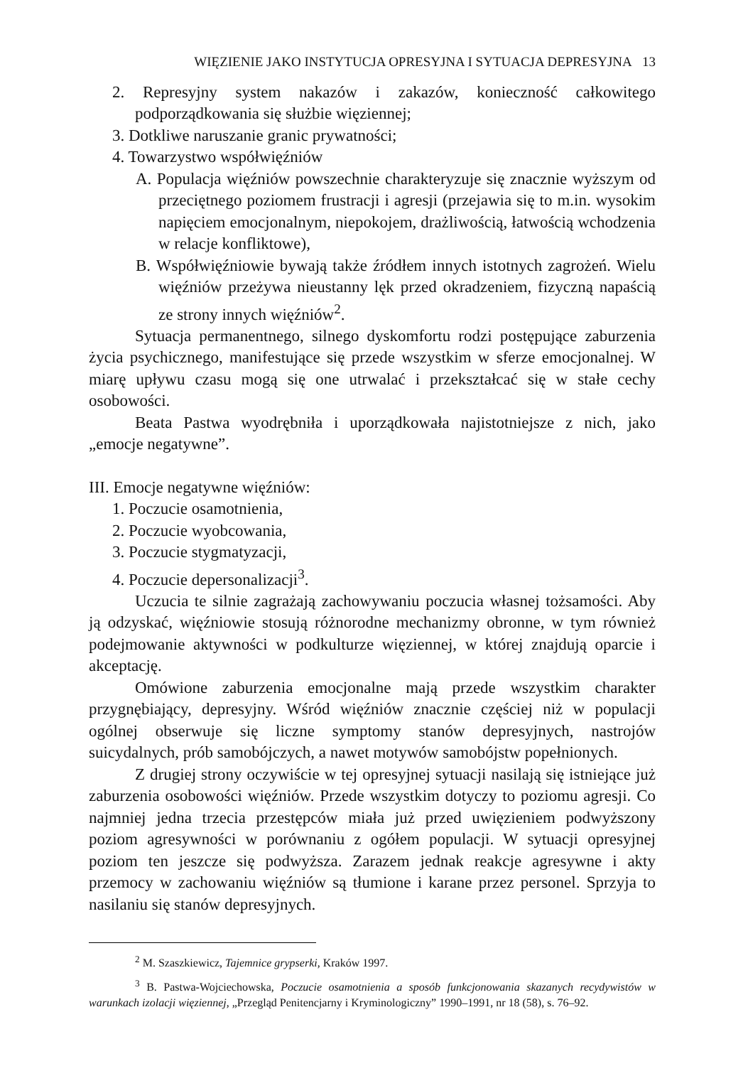WIĘZIENIE JAKO INSTYTUCJA OPRESYJNA I SYTUACJA DEPRESYJNA 13
2. Represyjny system nakazów i zakazów, konieczność całkowitego podporządkowania się służbie więziennej;
3. Dotkliwe naruszanie granic prywatności;
4. Towarzystwo współwięźniów
A. Populacja więźniów powszechnie charakteryzuje się znacznie wyższym od przeciętnego poziomem frustracji i agresji (przejawia się to m.in. wysokim napięciem emocjonalnym, niepokojem, drażliwością, łatwością wchodzenia w relacje konfliktowe),
B. Współwięźniowie bywają także źródłem innych istotnych zagrożeń. Wielu więźniów przeżywa nieustanny lęk przed okradzeniem, fizyczną napaścią ze strony innych więźniów<sup>2</sup>.
Sytuacja permanentnego, silnego dyskomfortu rodzi postępujące zaburzenia życia psychicznego, manifestujące się przede wszystkim w sferze emocjonalnej. W miarę upływu czasu mogą się one utrwalać i przekształcać się w stałe cechy osobowości.
Beata Pastwa wyodrębniła i uporządkowała najistotniejsze z nich, jako „emocje negatywne”.
III. Emocje negatywne więźniów:
1. Poczucie osamotnienia,
2. Poczucie wyobcowania,
3. Poczucie stygmatyzacji,
4. Poczucie depersonalizacji<sup>3</sup>.
Uczucia te silnie zagrażają zachowywaniu poczucia własnej tożsamości. Aby ją odzyskać, więźniowie stosują różnorodne mechanizmy obronne, w tym również podejmowanie aktywności w podkulturze więziennej, w której znajdują oparcie i akceptację.
Omówione zaburzenia emocjonalne mają przede wszystkim charakter przygnębiający, depresyjny. Wśród więźniów znacznie częściej niż w populacji ogólnej obserwuje się liczne symptomy stanów depresyjnych, nastrojów suicydalnych, prób samobójczych, a nawet motywów samobójstw popełnionych.
Z drugiej strony oczywiście w tej opresyjnej sytuacji nasilają się istniejące już zaburzenia osobowości więźniów. Przede wszystkim dotyczy to poziomu agresji. Co najmniej jedna trzecia przestępców miała już przed uwięzieniem podwyższony poziom agresywności w porównaniu z ogółem populacji. W sytuacji opresyjnej poziom ten jeszcze się podwyższa. Zarazem jednak reakcje agresywne i akty przemocy w zachowaniu więźniów są tłumione i karane przez personel. Sprzyja to nasilaniu się stanów depresyjnych.
<sup>2</sup> M. Szaszkiewicz, Tajemnice grypserki, Kraków 1997.
<sup>3</sup> B. Pastwa-Wojciechowska, Poczucie osamotnienia a sposób funkcjonowania skazanych recydywistów w warunkach izolacji więziennej, „Przegląd Penitencjarny i Kryminologiczny” 1990–1991, nr 18 (58), s. 76–92.